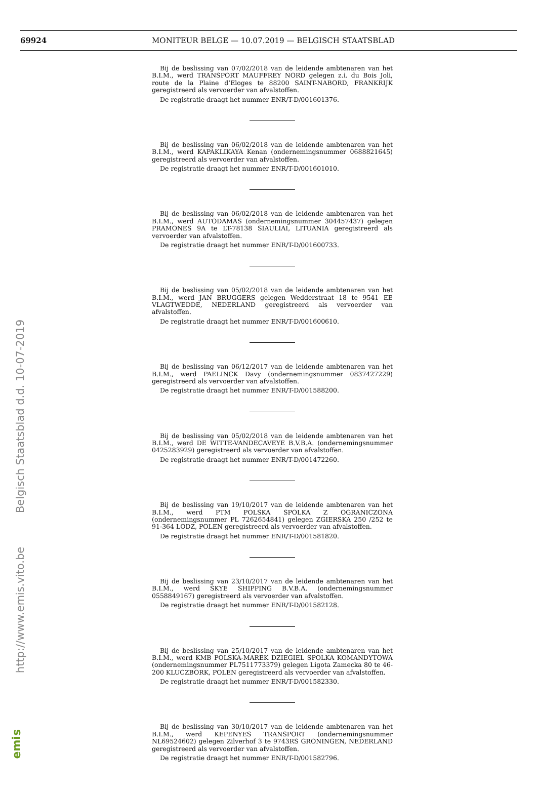69924 MONITEUR BELGE — 10.07.2019 — BELGISCH STAATSBLAD
http://www.emis.vito.be Belgisch Staatsblad d.d. 10-07-2019
emis
Bij de beslissing van 07/02/2018 van de leidende ambtenaren van het B.I.M., werd TRANSPORT MAUFFREY NORD gelegen z.i. du Bois Joli, route de la Plaine d’Eloges te 88200 SAINT-NABORD, FRANKRIJK geregistreerd als vervoerder van afvalstoffen.
De registratie draagt het nummer ENR/T-D/001601376.
Bij de beslissing van 06/02/2018 van de leidende ambtenaren van het B.I.M., werd KAPAKLIKAYA Kenan (ondernemingsnummer 0688821645) geregistreerd als vervoerder van afvalstoffen.
De registratie draagt het nummer ENR/T-D/001601010.
Bij de beslissing van 06/02/2018 van de leidende ambtenaren van het B.I.M., werd AUTODAMAS (ondernemingsnummer 304457437) gelegen PRAMONES 9A te LT-78138 SIAULIAI, LITUANIA geregistreerd als vervoerder van afvalstoffen.
De registratie draagt het nummer ENR/T-D/001600733.
Bij de beslissing van 05/02/2018 van de leidende ambtenaren van het B.I.M., werd JAN BRUGGERS gelegen Wedderstraat 18 te 9541 EE VLAGTWEDDE, NEDERLAND geregistreerd als vervoerder van afvalstoffen.
De registratie draagt het nummer ENR/T-D/001600610.
Bij de beslissing van 06/12/2017 van de leidende ambtenaren van het B.I.M., werd PAELINCK Davy (ondernemingsnummer 0837427229) geregistreerd als vervoerder van afvalstoffen.
De registratie draagt het nummer ENR/T-D/001588200.
Bij de beslissing van 05/02/2018 van de leidende ambtenaren van het B.I.M., werd DE WITTE-VANDECAVEYE B.V.B.A. (ondernemingsnummer 0425283929) geregistreerd als vervoerder van afvalstoffen.
De registratie draagt het nummer ENR/T-D/001472260.
Bij de beslissing van 19/10/2017 van de leidende ambtenaren van het B.I.M., werd PTM POLSKA SPOLKA Z OGRANICZONA (ondernemingsnummer PL 7262654841) gelegen ZGIERSKA 250 /252 te 91-364 LODZ, POLEN geregistreerd als vervoerder van afvalstoffen.
De registratie draagt het nummer ENR/T-D/001581820.
Bij de beslissing van 23/10/2017 van de leidende ambtenaren van het B.I.M., werd SKYE SHIPPING B.V.B.A. (ondernemingsnummer 0558849167) geregistreerd als vervoerder van afvalstoffen.
De registratie draagt het nummer ENR/T-D/001582128.
Bij de beslissing van 25/10/2017 van de leidende ambtenaren van het B.I.M., werd KMB POLSKA-MAREK DZIEGIEL SPOLKA KOMANDYTOWA (ondernemingsnummer PL7511773379) gelegen Ligota Zamecka 80 te 46-200 KLUCZBORK, POLEN geregistreerd als vervoerder van afvalstoffen.
De registratie draagt het nummer ENR/T-D/001582330.
Bij de beslissing van 30/10/2017 van de leidende ambtenaren van het B.I.M., werd KEPENYES TRANSPORT (ondernemingsnummer NL69524602) gelegen Zilverhof 3 te 9743RS GRONINGEN, NEDERLAND geregistreerd als vervoerder van afvalstoffen.
De registratie draagt het nummer ENR/T-D/001582796.